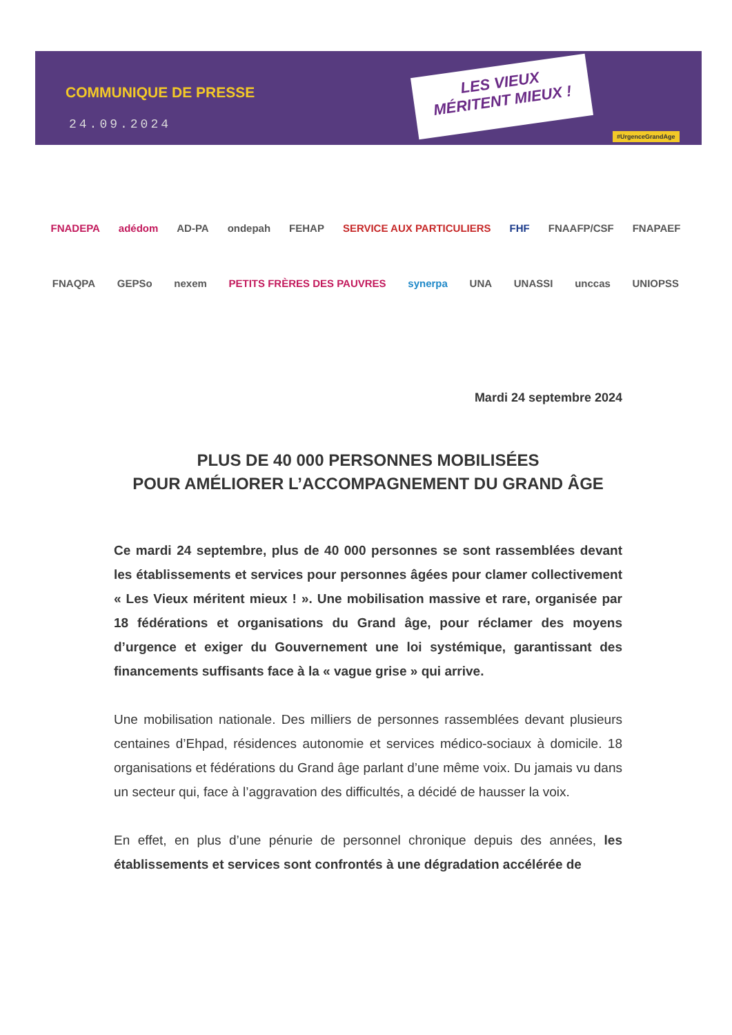COMMUNIQUE DE PRESSE
24.09.2024
LES VIEUX
MÉRITENT MIEUX !
#UrgenceGrandAge
FNADEPA adédom AD-PA ondepah FEHAP SERVICE AUX PARTICULIERS FHF FNAAFP/CSF FNAPAEF
FNAQPA GEPSo nexem PETITS FRÈRES DES PAUVRES synerpa UNA UNASSI unccas UNIOPSS
Mardi 24 septembre 2024
PLUS DE 40 000 PERSONNES MOBILISÉES
POUR AMÉLIORER L’ACCOMPAGNEMENT DU GRAND ÂGE
Ce mardi 24 septembre, plus de 40 000 personnes se sont rassemblées devant les établissements et services pour personnes âgées pour clamer collectivement « Les Vieux méritent mieux ! ». Une mobilisation massive et rare, organisée par 18 fédérations et organisations du Grand âge, pour réclamer des moyens d’urgence et exiger du Gouvernement une loi systémique, garantissant des financements suffisants face à la « vague grise » qui arrive.
Une mobilisation nationale. Des milliers de personnes rassemblées devant plusieurs centaines d’Ehpad, résidences autonomie et services médico-sociaux à domicile. 18 organisations et fédérations du Grand âge parlant d’une même voix. Du jamais vu dans un secteur qui, face à l’aggravation des difficultés, a décidé de hausser la voix.
En effet, en plus d’une pénurie de personnel chronique depuis des années, les établissements et services sont confrontés à une dégradation accélérée de